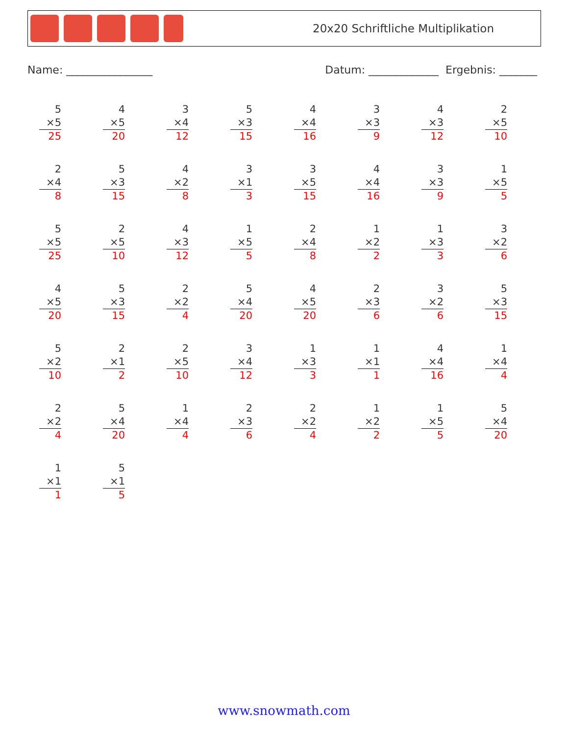20x20 Schriftliche Multiplikation
Name: ________________ Datum: _____________ Ergebnis: _______
5
×5
25
4
×5
20
3
×4
12
5
×3
15
4
×4
16
3
×3
9
4
×3
12
2
×5
10
2
×4
8
5
×3
15
4
×2
8
3
×1
3
3
×5
15
4
×4
16
3
×3
9
1
×5
5
5
×5
25
2
×5
10
4
×3
12
1
×5
5
2
×4
8
1
×2
2
1
×3
3
3
×2
6
4
×5
20
5
×3
15
2
×2
4
5
×4
20
4
×5
20
2
×3
6
3
×2
6
5
×3
15
5
×2
10
2
×1
2
2
×5
10
3
×4
12
1
×3
3
1
×1
1
4
×4
16
1
×4
4
2
×2
4
5
×4
20
1
×4
4
2
×3
6
2
×2
4
1
×2
2
1
×5
5
5
×4
20
1
×1
1
5
×1
5
www.snowmath.com